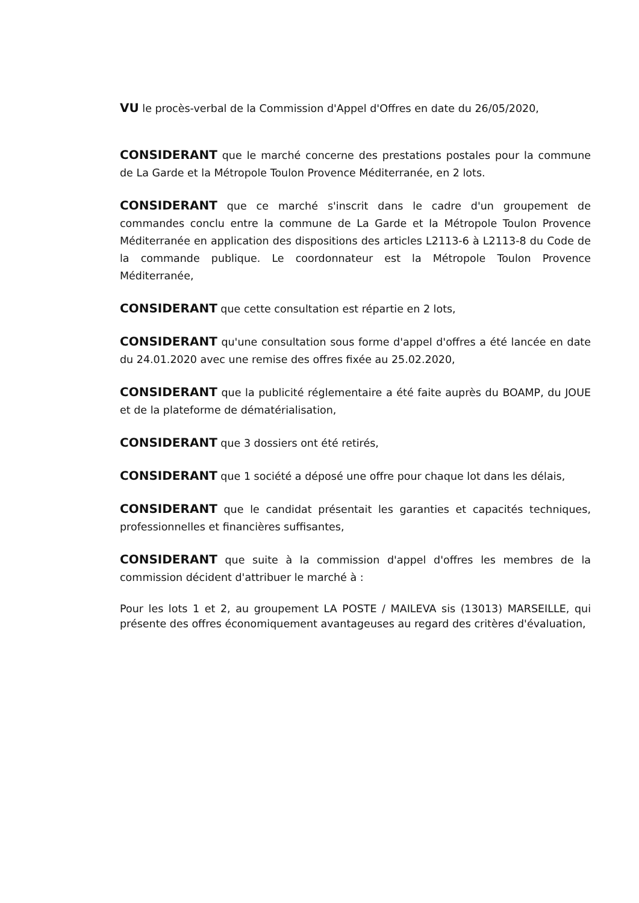VU le procès-verbal de la Commission d'Appel d'Offres en date du 26/05/2020,
CONSIDERANT que le marché concerne des prestations postales pour la commune de La Garde et la Métropole Toulon Provence Méditerranée, en 2 lots.
CONSIDERANT que ce marché s'inscrit dans le cadre d'un groupement de commandes conclu entre la commune de La Garde et la Métropole Toulon Provence Méditerranée en application des dispositions des articles L2113-6 à L2113-8 du Code de la commande publique. Le coordonnateur est la Métropole Toulon Provence Méditerranée,
CONSIDERANT que cette consultation est répartie en 2 lots,
CONSIDERANT qu'une consultation sous forme d'appel d'offres a été lancée en date du 24.01.2020 avec une remise des offres fixée au 25.02.2020,
CONSIDERANT que la publicité réglementaire a été faite auprès du BOAMP, du JOUE et de la plateforme de dématérialisation,
CONSIDERANT que 3 dossiers ont été retirés,
CONSIDERANT que 1 société a déposé une offre pour chaque lot dans les délais,
CONSIDERANT que le candidat présentait les garanties et capacités techniques, professionnelles et financières suffisantes,
CONSIDERANT que suite à la commission d'appel d'offres les membres de la commission décident d'attribuer le marché à :
Pour les lots 1 et 2, au groupement LA POSTE / MAILEVA sis (13013) MARSEILLE, qui présente des offres économiquement avantageuses au regard des critères d'évaluation,